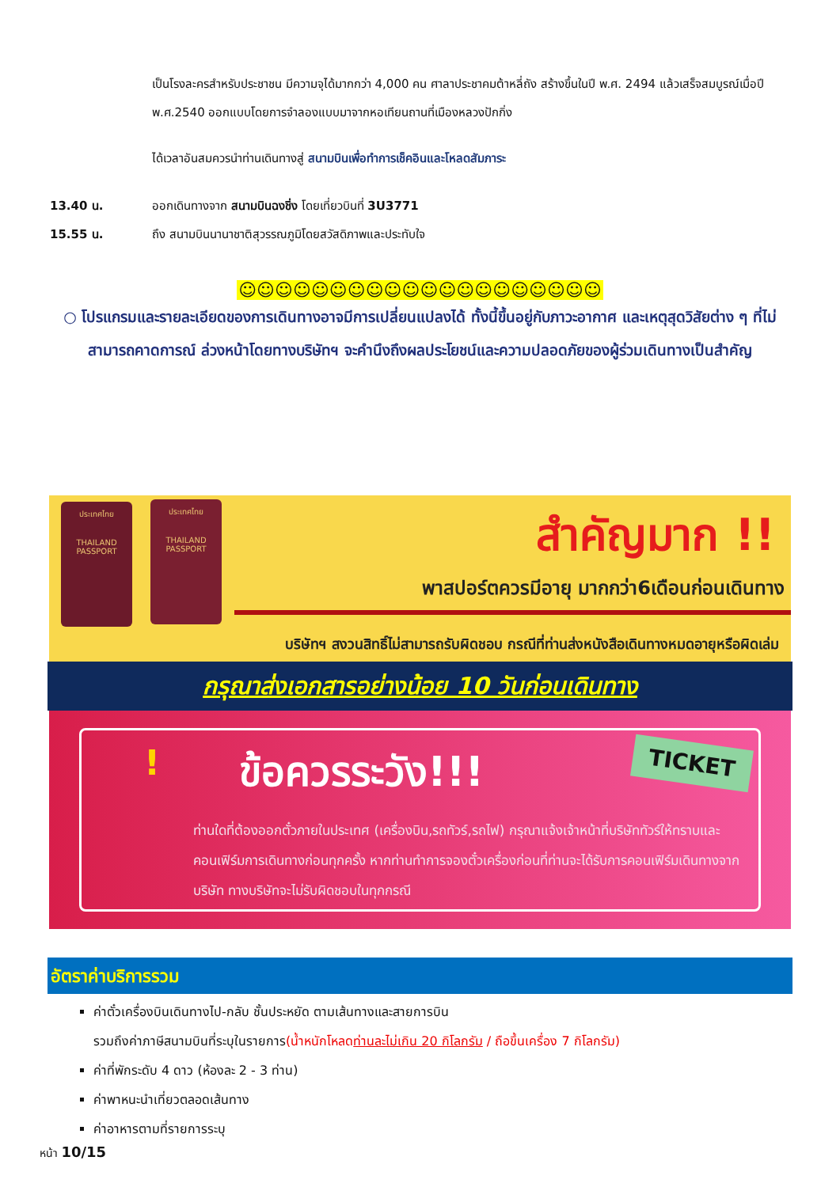เป็นโรงละครสำหรับประชาชน มีความจุได้มากกว่า 4,000 คน ศาลาประชาคมต้าหลี่ถัง สร้างขึ้นในปี พ.ศ. 2494 แล้วเสร็จสมบูรณ์เมื่อปี พ.ศ.2540 ออกแบบโดยการจำลองแบบมาจากหอเทียนถานที่เมืองหลวงปักกิ่ง
ได้เวลาอันสมควรนำท่านเดินทางสู่ สนามบินเพื่อทำการเช็คอินและโหลดสัมภาระ
13.40 น. ออกเดินทางจาก สนามบินฉงชิ่ง โดยเที่ยวบินที่ 3U3771
15.55 น. ถึง สนามบินนานาชาติสุวรรณภูมิโดยสวัสดิภาพและประทับใจ
☺☺☺☺☺☺☺☺☺☺☺☺☺☺☺☺☺☺☺☺
○ โปรแกรมและรายละเอียดของการเดินทางอาจมีการเปลี่ยนแปลงได้ ทั้งนี้ขึ้นอยู่กับภาวะอากาศ และเหตุสุดวิสัยต่าง ๆ ที่ไม่สามารถคาดการณ์ ล่วงหน้าโดยทางบริษัทฯ จะคำนึงถึงผลประโยชน์และความปลอดภัยของผู้ร่วมเดินทางเป็นสำคัญ
ประเทศไทย
THAILAND PASSPORT
ประเทศไทย
THAILAND PASSPORT
สำคัญมาก !!
พาสปอร์ตควรมีอายุ มากกว่า6เดือนก่อนเดินทาง
บริษัทฯ สงวนสิทธิ์ไม่สามารถรับผิดชอบ กรณีที่ท่านส่งหนังสือเดินทางหมดอายุหรือผิดเล่ม
กรุณาส่งเอกสารอย่างน้อย 10 วันก่อนเดินทาง
! ข้อควรระวัง!!! TICKET
ท่านใดที่ต้องออกตั๋วภายในประเทศ (เครื่องบิน,รถทัวร์,รถไฟ) กรุณาแจ้งเจ้าหน้าที่บริษัททัวร์ให้ทราบและคอนเฟิร์มการเดินทางก่อนทุกครั้ง หากท่านทำการจองตั๋วเครื่องก่อนที่ท่านจะได้รับการคอนเฟิร์มเดินทางจากบริษัท ทางบริษัทจะไม่รับผิดชอบในทุกกรณี
อัตราค่าบริการรวม
ค่าตั๋วเครื่องบินเดินทางไป-กลับ ชั้นประหยัด ตามเส้นทางและสายการบิน
รวมถึงค่าภาษีสนามบินที่ระบุในรายการ(น้ำหนักโหลดท่านละไม่เกิน 20 กิโลกรัม / ถือขึ้นเครื่อง 7 กิโลกรัม)
ค่าที่พักระดับ 4 ดาว (ห้องละ 2 - 3 ท่าน)
ค่าพาหนะนำเที่ยวตลอดเส้นทาง
ค่าอาหารตามที่รายการระบุ
หน้า 10/15